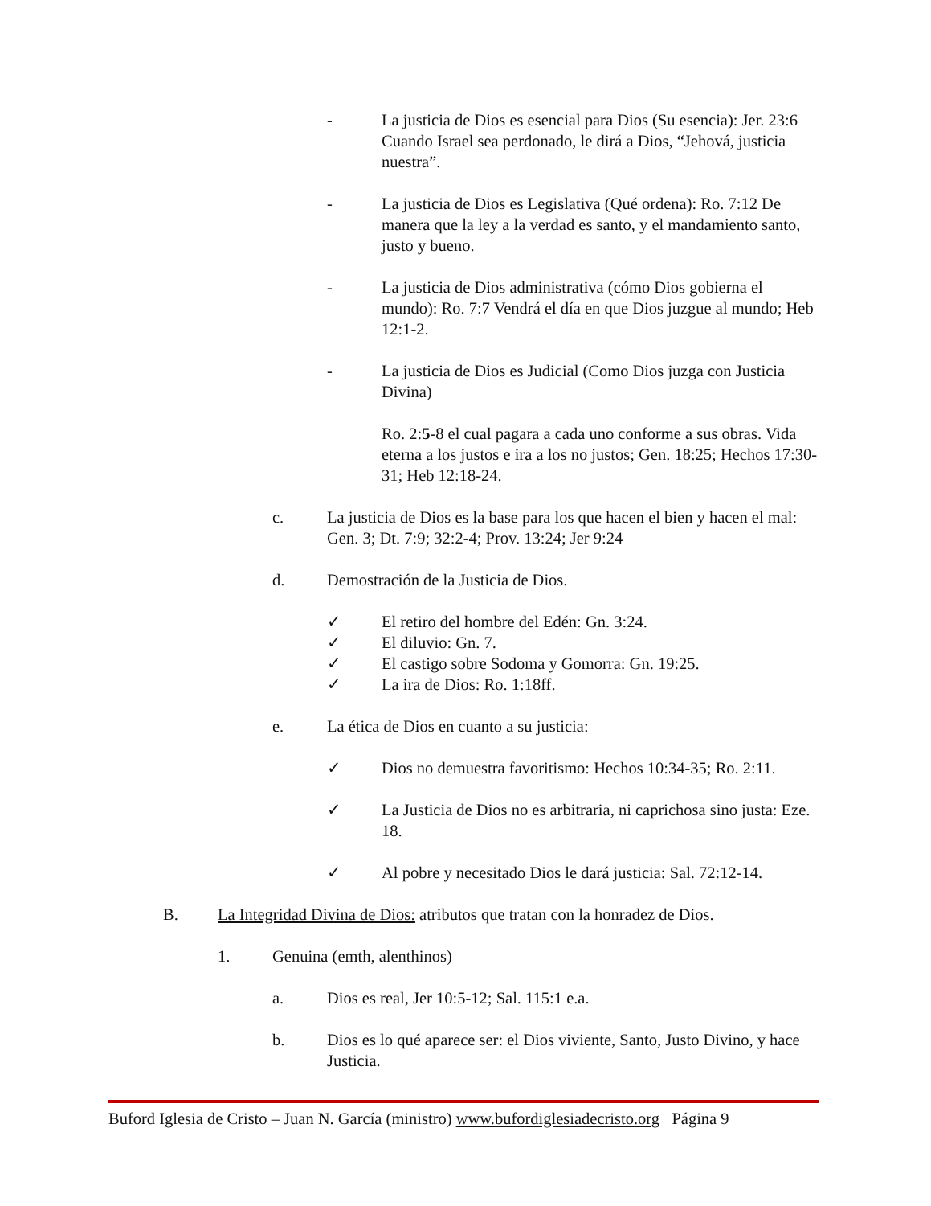- La justicia de Dios es esencial para Dios (Su esencia): Jer. 23:6 Cuando Israel sea perdonado, le dirá a Dios, “Jehová, justicia nuestra”.
- La justicia de Dios es Legislativa (Qué ordena): Ro. 7:12 De manera que la ley a la verdad es santo, y el mandamiento santo, justo y bueno.
- La justicia de Dios administrativa (cómo Dios gobierna el mundo): Ro. 7:7 Vendrá el día en que Dios juzgue al mundo; Heb 12:1-2.
- La justicia de Dios es Judicial (Como Dios juzga con Justicia Divina)
Ro. 2:5-8 el cual pagara a cada uno conforme a sus obras. Vida eterna a los justos e ira a los no justos; Gen. 18:25; Hechos 17:30-31; Heb 12:18-24.
c. La justicia de Dios es la base para los que hacen el bien y hacen el mal: Gen. 3; Dt. 7:9; 32:2-4; Prov. 13:24; Jer 9:24
d. Demostración de la Justicia de Dios.
✓ El retiro del hombre del Edén: Gn. 3:24.
✓ El diluvio: Gn. 7.
✓ El castigo sobre Sodoma y Gomorra: Gn. 19:25.
✓ La ira de Dios: Ro. 1:18ff.
e. La ética de Dios en cuanto a su justicia:
✓ Dios no demuestra favoritismo: Hechos 10:34-35; Ro. 2:11.
✓ La Justicia de Dios no es arbitraria, ni caprichosa sino justa: Eze. 18.
✓ Al pobre y necesitado Dios le dará justicia: Sal. 72:12-14.
B. La Integridad Divina de Dios: atributos que tratan con la honradez de Dios.
1. Genuina (emth, alenthinos)
a. Dios es real, Jer 10:5-12; Sal. 115:1 e.a.
b. Dios es lo qué aparece ser: el Dios viviente, Santo, Justo Divino, y hace Justicia.
Buford Iglesia de Cristo – Juan N. García (ministro) www.bufordiglesiadecristo.org Página 9